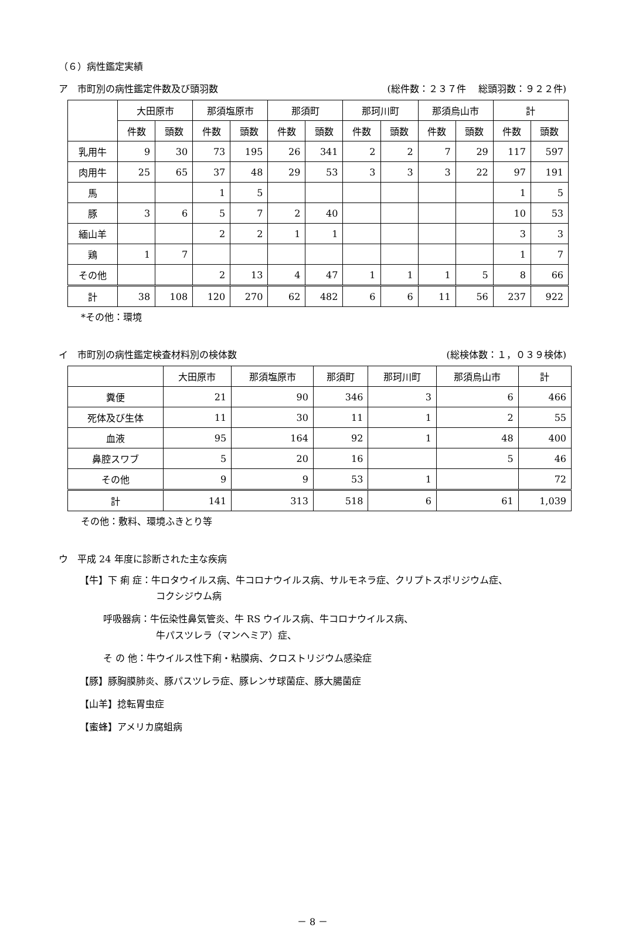（６）病性鑑定実績
ア　市町別の病性鑑定件数及び頭羽数 (総件数：２３７件　 総頭羽数：９２２件)
| | 大田原市 | | 那須塩原市 | | 那須町 | | 那珂川町 | | 那須烏山市 | | 計 | |
| --- | --- | --- | --- | --- | --- | --- | --- | --- | --- | --- | --- | --- |
| | 件数 | 頭数 | 件数 | 頭数 | 件数 | 頭数 | 件数 | 頭数 | 件数 | 頭数 | 件数 | 頭数 |
| 乳用牛 | 9 | 30 | 73 | 195 | 26 | 341 | 2 | 2 | 7 | 29 | 117 | 597 |
| 肉用牛 | 25 | 65 | 37 | 48 | 29 | 53 | 3 | 3 | 3 | 22 | 97 | 191 |
| 馬 | | | 1 | 5 | | | | | | | 1 | 5 |
| 豚 | 3 | 6 | 5 | 7 | 2 | 40 | | | | | 10 | 53 |
| 緬山羊 | | | 2 | 2 | 1 | 1 | | | | | 3 | 3 |
| 鶏 | 1 | 7 | | | | | | | | | 1 | 7 |
| その他 | | | 2 | 13 | 4 | 47 | 1 | 1 | 1 | 5 | 8 | 66 |
| 計 | 38 | 108 | 120 | 270 | 62 | 482 | 6 | 6 | 11 | 56 | 237 | 922 |
*その他：環境
イ　市町別の病性鑑定検査材料別の検体数 (総検体数：１，０３９検体)
| | 大田原市 | 那須塩原市 | 那須町 | 那珂川町 | 那須烏山市 | 計 |
| --- | --- | --- | --- | --- | --- | --- |
| 糞便 | 21 | 90 | 346 | 3 | 6 | 466 |
| 死体及び生体 | 11 | 30 | 11 | 1 | 2 | 55 |
| 血液 | 95 | 164 | 92 | 1 | 48 | 400 |
| 鼻腔スワブ | 5 | 20 | 16 | | 5 | 46 |
| その他 | 9 | 9 | 53 | 1 | | 72 |
| 計 | 141 | 313 | 518 | 6 | 61 | 1,039 |
その他：敷料、環境ふきとり等
ウ　平成 24 年度に診断された主な疾病
【牛】下 痢 症：牛ロタウイルス病、牛コロナウイルス病、サルモネラ症、クリプトスポリジウム症、
コクシジウム病
呼吸器病：牛伝染性鼻気管炎、牛 RS ウイルス病、牛コロナウイルス病、
牛パスツレラ（マンヘミア）症、
そ の 他：牛ウイルス性下痢・粘膜病、クロストリジウム感染症
【豚】豚胸膜肺炎、豚パスツレラ症、豚レンサ球菌症、豚大腸菌症
【山羊】捻転胃虫症
【蜜蜂】アメリカ腐蛆病
－ 8 －